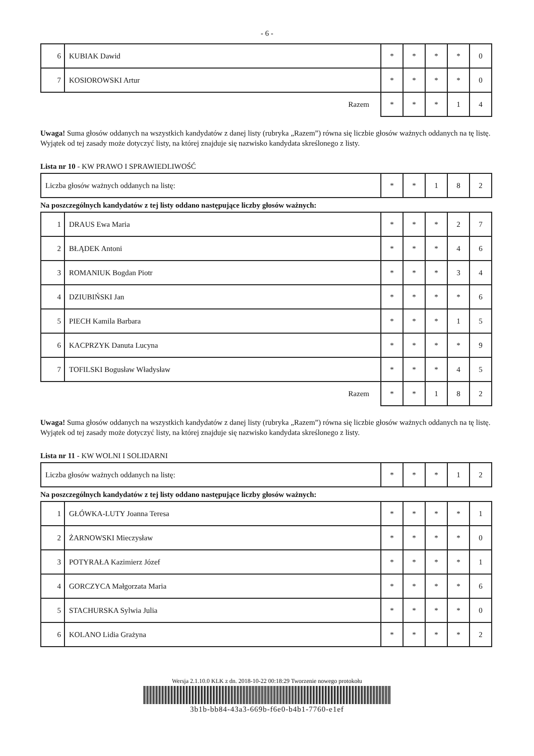- 6 -
| 6 | KUBIAK Dawid | * | * | * | * | 0 |
| 7 | KOSIOROWSKI Artur | * | * | * | * | 0 |
| Razem | | * | * | * | 1 | 4 |
Uwaga! Suma głosów oddanych na wszystkich kandydatów z danej listy (rubryka „Razem”) równa się liczbie głosów ważnych oddanych na tę listę. Wyjątek od tej zasady może dotyczyć listy, na której znajduje się nazwisko kandydata skreślonego z listy.
Lista nr 10 - KW PRAWO I SPRAWIEDLIWOŚĆ
| Liczba głosów ważnych oddanych na listę: | * | * | 1 | 8 | 2 |
Na poszczególnych kandydatów z tej listy oddano następujące liczby głosów ważnych:
| 1 | DRAUS Ewa Maria | * | * | * | 2 | 7 |
| 2 | BŁĄDEK Antoni | * | * | * | 4 | 6 |
| 3 | ROMANIUK Bogdan Piotr | * | * | * | 3 | 4 |
| 4 | DZIUBIŃSKI Jan | * | * | * | * | 6 |
| 5 | PIECH Kamila Barbara | * | * | * | 1 | 5 |
| 6 | KACPRZYK Danuta Lucyna | * | * | * | * | 9 |
| 7 | TOFILSKI Bogusław Władysław | * | * | * | 4 | 5 |
| Razem | | * | * | 1 | 8 | 2 |
Uwaga! Suma głosów oddanych na wszystkich kandydatów z danej listy (rubryka „Razem”) równa się liczbie głosów ważnych oddanych na tę listę. Wyjątek od tej zasady może dotyczyć listy, na której znajduje się nazwisko kandydata skreślonego z listy.
Lista nr 11 - KW WOLNI I SOLIDARNI
| Liczba głosów ważnych oddanych na listę: | * | * | * | 1 | 2 |
Na poszczególnych kandydatów z tej listy oddano następujące liczby głosów ważnych:
| 1 | GŁÓWKA-LUTY Joanna Teresa | * | * | * | * | 1 |
| 2 | ŻARNOWSKI Mieczysław | * | * | * | * | 0 |
| 3 | POTYRAŁA Kazimierz Józef | * | * | * | * | 1 |
| 4 | GORCZYCA Małgorzata Maria | * | * | * | * | 6 |
| 5 | STACHURSKA Sylwia Julia | * | * | * | * | 0 |
| 6 | KOLANO Lidia Grażyna | * | * | * | * | 2 |
Wersja 2.1.10.0 KLK z dn. 2018-10-22 00:18:29 Tworzenie nowego protokołu
3b1b-bb84-43a3-669b-f6e0-b4b1-7760-e1ef